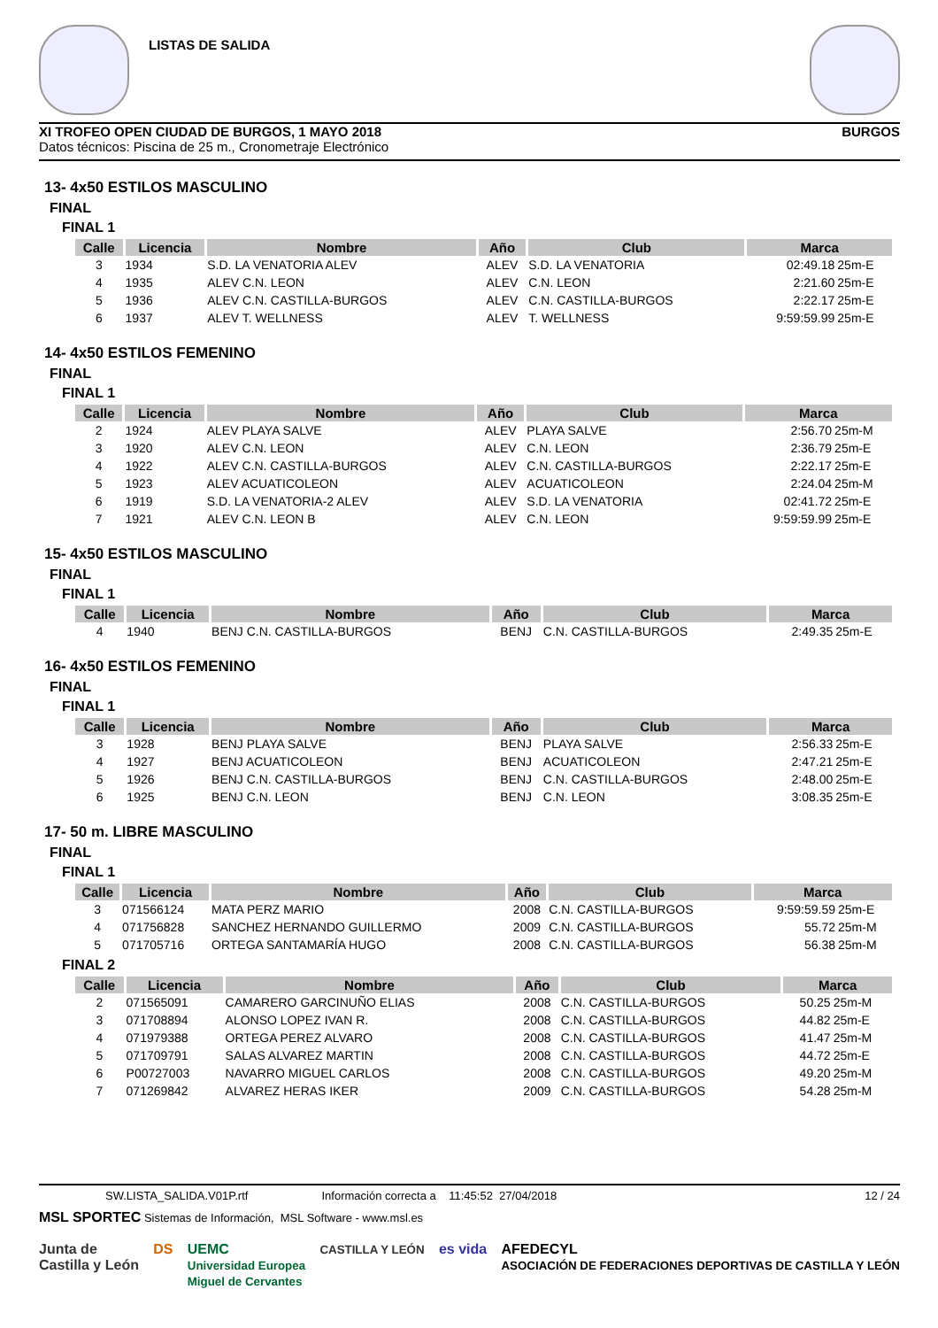LISTAS DE SALIDA
XI TROFEO OPEN CIUDAD DE BURGOS, 1 MAYO 2018 BURGOS
Datos técnicos: Piscina de 25 m., Cronometraje Electrónico
13- 4x50 ESTILOS MASCULINO
FINAL
FINAL 1
| Calle | Licencia | Nombre | Año | Club | Marca | |
| --- | --- | --- | --- | --- | --- | --- |
| 3 | 1934 | S.D. LA VENATORIA ALEV | ALEV | S.D. LA VENATORIA | 02:49.18 | 25m-E |
| 4 | 1935 | ALEV C.N. LEON | ALEV | C.N. LEON | 2:21.60 | 25m-E |
| 5 | 1936 | ALEV C.N. CASTILLA-BURGOS | ALEV | C.N. CASTILLA-BURGOS | 2:22.17 | 25m-E |
| 6 | 1937 | ALEV T. WELLNESS | ALEV | T. WELLNESS | 9:59:59.99 | 25m-E |
14- 4x50 ESTILOS FEMENINO
FINAL
FINAL 1
| Calle | Licencia | Nombre | Año | Club | Marca | |
| --- | --- | --- | --- | --- | --- | --- |
| 2 | 1924 | ALEV PLAYA SALVE | ALEV | PLAYA SALVE | 2:56.70 | 25m-M |
| 3 | 1920 | ALEV C.N. LEON | ALEV | C.N. LEON | 2:36.79 | 25m-E |
| 4 | 1922 | ALEV C.N. CASTILLA-BURGOS | ALEV | C.N. CASTILLA-BURGOS | 2:22.17 | 25m-E |
| 5 | 1923 | ALEV ACUATICOLEON | ALEV | ACUATICOLEON | 2:24.04 | 25m-M |
| 6 | 1919 | S.D. LA VENATORIA-2 ALEV | ALEV | S.D. LA VENATORIA | 02:41.72 | 25m-E |
| 7 | 1921 | ALEV C.N. LEON B | ALEV | C.N. LEON | 9:59:59.99 | 25m-E |
15- 4x50 ESTILOS MASCULINO
FINAL
FINAL 1
| Calle | Licencia | Nombre | Año | Club | Marca | |
| --- | --- | --- | --- | --- | --- | --- |
| 4 | 1940 | BENJ C.N. CASTILLA-BURGOS | BENJ | C.N. CASTILLA-BURGOS | 2:49.35 | 25m-E |
16- 4x50 ESTILOS FEMENINO
FINAL
FINAL 1
| Calle | Licencia | Nombre | Año | Club | Marca | |
| --- | --- | --- | --- | --- | --- | --- |
| 3 | 1928 | BENJ PLAYA SALVE | BENJ | PLAYA SALVE | 2:56.33 | 25m-E |
| 4 | 1927 | BENJ ACUATICOLEON | BENJ | ACUATICOLEON | 2:47.21 | 25m-E |
| 5 | 1926 | BENJ C.N. CASTILLA-BURGOS | BENJ | C.N. CASTILLA-BURGOS | 2:48.00 | 25m-E |
| 6 | 1925 | BENJ C.N. LEON | BENJ | C.N. LEON | 3:08.35 | 25m-E |
17- 50 m. LIBRE MASCULINO
FINAL
FINAL 1
| Calle | Licencia | Nombre | Año | Club | Marca | |
| --- | --- | --- | --- | --- | --- | --- |
| 3 | 071566124 | MATA PERZ MARIO | 2008 | C.N. CASTILLA-BURGOS | 9:59:59.59 | 25m-E |
| 4 | 071756828 | SANCHEZ HERNANDO GUILLERMO | 2009 | C.N. CASTILLA-BURGOS | 55.72 | 25m-M |
| 5 | 071705716 | ORTEGA SANTAMARÍA HUGO | 2008 | C.N. CASTILLA-BURGOS | 56.38 | 25m-M |
FINAL 2
| Calle | Licencia | Nombre | Año | Club | Marca | |
| --- | --- | --- | --- | --- | --- | --- |
| 2 | 071565091 | CAMARERO GARCINUÑO ELIAS | 2008 | C.N. CASTILLA-BURGOS | 50.25 | 25m-M |
| 3 | 071708894 | ALONSO LOPEZ IVAN R. | 2008 | C.N. CASTILLA-BURGOS | 44.82 | 25m-E |
| 4 | 071979388 | ORTEGA PEREZ ALVARO | 2008 | C.N. CASTILLA-BURGOS | 41.47 | 25m-M |
| 5 | 071709791 | SALAS ALVAREZ MARTIN | 2008 | C.N. CASTILLA-BURGOS | 44.72 | 25m-E |
| 6 | P00727003 | NAVARRO MIGUEL CARLOS | 2008 | C.N. CASTILLA-BURGOS | 49.20 | 25m-M |
| 7 | 071269842 | ALVAREZ HERAS IKER | 2009 | C.N. CASTILLA-BURGOS | 54.28 | 25m-M |
SW.LISTA_SALIDA.V01P.rtf Información correcta a 11:45:52 27/04/2018 12 / 24
MSL SPORTEC Sistemas de Información, MSL Software - www.msl.es
Junta de
Castilla y León DS UEMC
Universidad Europea
Miguel de Cervantes CASTILLA Y LEÓN es vida AFEDECYL
ASOCIACIÓN DE FEDERACIONES DEPORTIVAS DE CASTILLA Y LEÓN